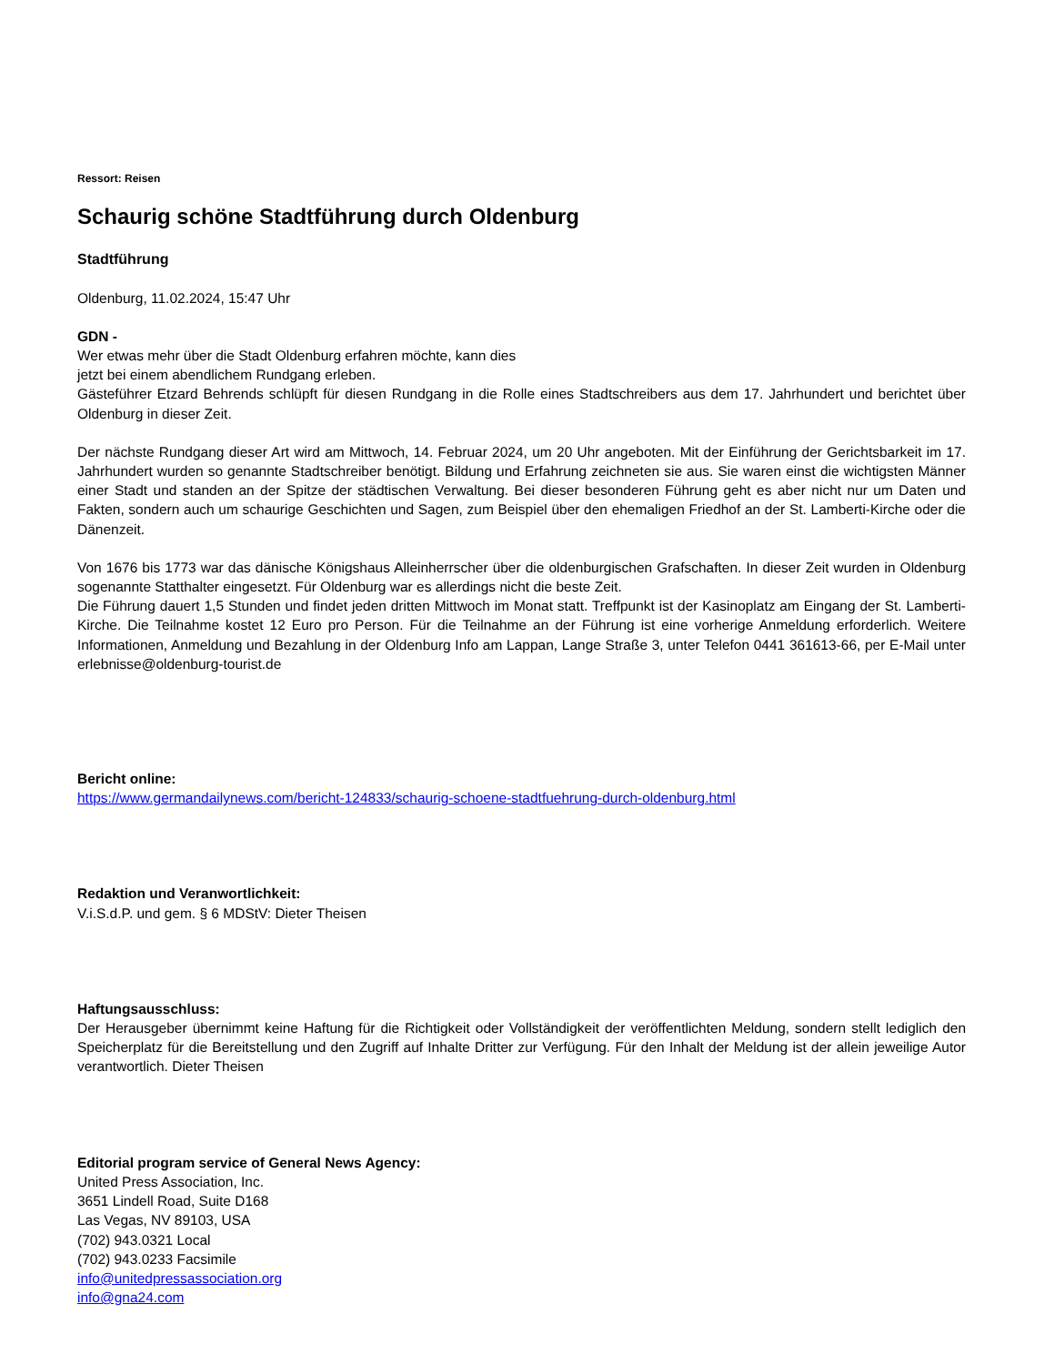Ressort: Reisen
Schaurig schöne Stadtführung durch Oldenburg
Stadtführung
Oldenburg, 11.02.2024, 15:47 Uhr
GDN -
Wer etwas mehr über die Stadt Oldenburg erfahren möchte, kann dies
jetzt bei einem abendlichem Rundgang erleben.
Gästeführer Etzard Behrends schlüpft für diesen Rundgang in die Rolle eines Stadtschreibers aus dem 17. Jahrhundert und berichtet über Oldenburg in dieser Zeit.
Der nächste Rundgang dieser Art wird am Mittwoch, 14. Februar 2024, um 20 Uhr angeboten. Mit der Einführung der Gerichtsbarkeit im 17. Jahrhundert wurden so genannte Stadtschreiber benötigt. Bildung und Erfahrung zeichneten sie aus. Sie waren einst die wichtigsten Männer einer Stadt und standen an der Spitze der städtischen Verwaltung. Bei dieser besonderen Führung geht es aber nicht nur um Daten und Fakten, sondern auch um schaurige Geschichten und Sagen, zum Beispiel über den ehemaligen Friedhof an der St. Lamberti-Kirche oder die Dänenzeit.
Von 1676 bis 1773 war das dänische Königshaus Alleinherrscher über die oldenburgischen Grafschaften. In dieser Zeit wurden in Oldenburg sogenannte Statthalter eingesetzt. Für Oldenburg war es allerdings nicht die beste Zeit.
Die Führung dauert 1,5 Stunden und findet jeden dritten Mittwoch im Monat statt. Treffpunkt ist der Kasinoplatz am Eingang der St. Lamberti-Kirche. Die Teilnahme kostet 12 Euro pro Person. Für die Teilnahme an der Führung ist eine vorherige Anmeldung erforderlich. Weitere Informationen, Anmeldung und Bezahlung in der Oldenburg Info am Lappan, Lange Straße 3, unter Telefon 0441 361613-66, per E-Mail unter erlebnisse@oldenburg-tourist.de
Bericht online:
https://www.germandailynews.com/bericht-124833/schaurig-schoene-stadtfuehrung-durch-oldenburg.html
Redaktion und Veranwortlichkeit:
V.i.S.d.P. und gem. § 6 MDStV: Dieter Theisen
Haftungsausschluss:
Der Herausgeber übernimmt keine Haftung für die Richtigkeit oder Vollständigkeit der veröffentlichten Meldung, sondern stellt lediglich den Speicherplatz für die Bereitstellung und den Zugriff auf Inhalte Dritter zur Verfügung. Für den Inhalt der Meldung ist der allein jeweilige Autor verantwortlich. Dieter Theisen
Editorial program service of General News Agency:
United Press Association, Inc.
3651 Lindell Road, Suite D168
Las Vegas, NV 89103, USA
(702) 943.0321 Local
(702) 943.0233 Facsimile
info@unitedpressassociation.org
info@gna24.com